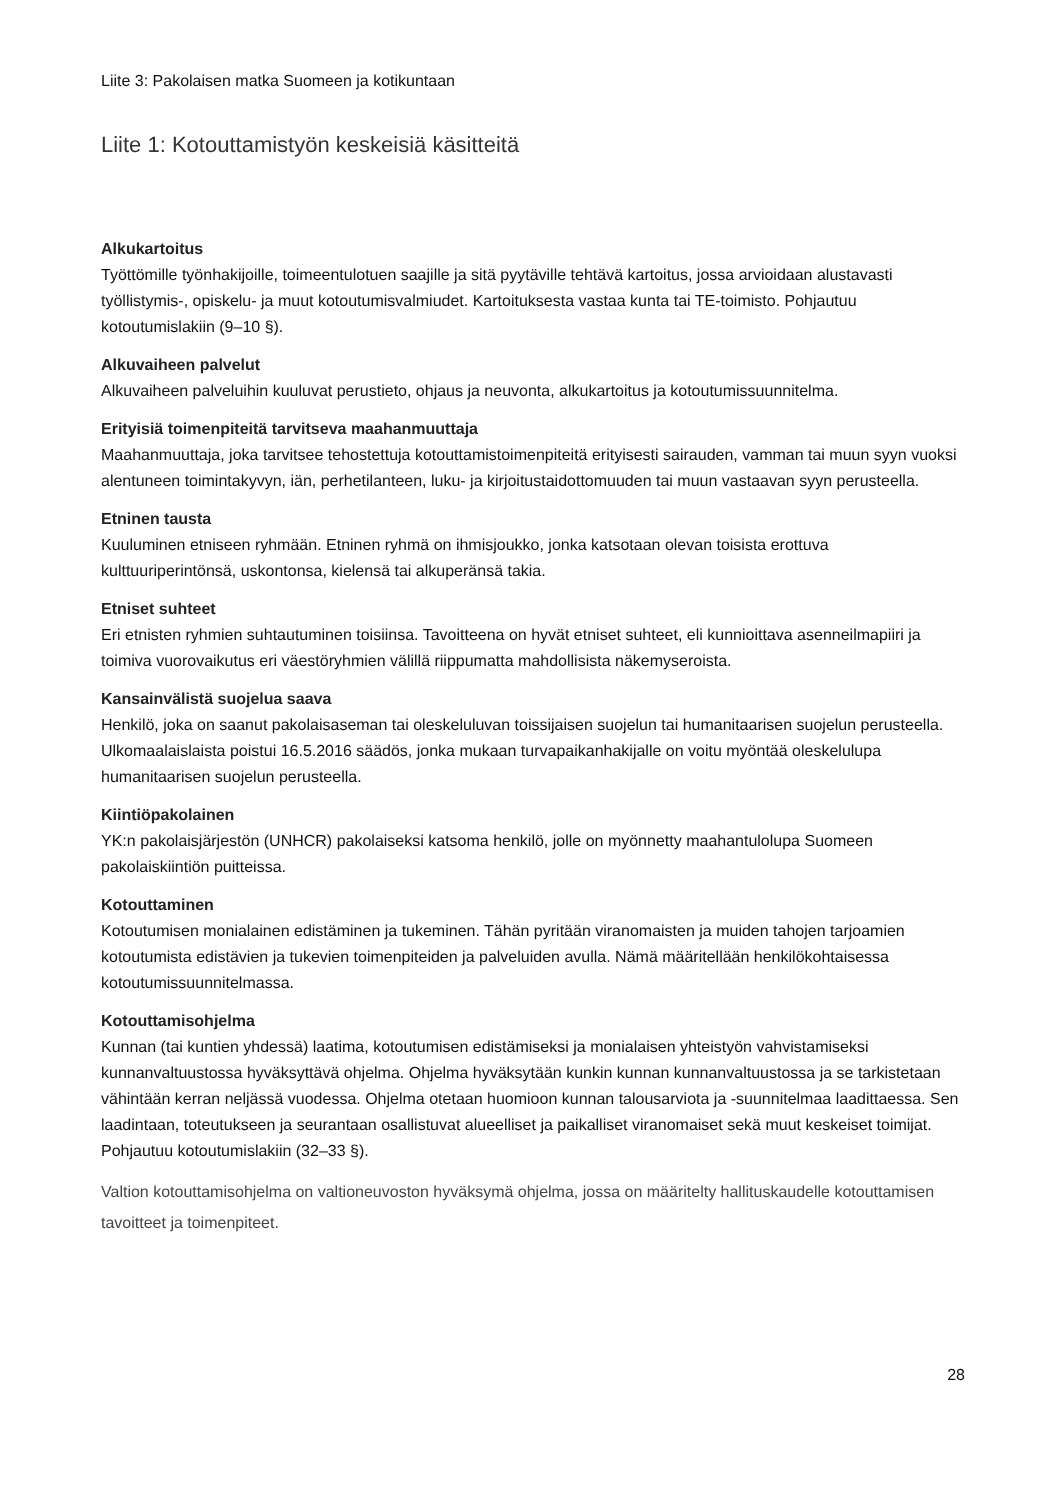Liite 3: Pakolaisen matka Suomeen ja kotikuntaan
Liite 1: Kotouttamistyön keskeisiä käsitteitä
Alkukartoitus
Työttömille työnhakijoille, toimeentulotuen saajille ja sitä pyytäville tehtävä kartoitus, jossa arvioidaan alustavasti työllistymis-, opiskelu- ja muut kotoutumisvalmiudet. Kartoituksesta vastaa kunta tai TE-toimisto. Pohjautuu kotoutumislakiin (9–10 §).
Alkuvaiheen palvelut
Alkuvaiheen palveluihin kuuluvat perustieto, ohjaus ja neuvonta, alkukartoitus ja kotoutumissuunnitelma.
Erityisiä toimenpiteitä tarvitseva maahanmuuttaja
Maahanmuuttaja, joka tarvitsee tehostettuja kotouttamistoimenpiteitä erityisesti sairauden, vamman tai muun syyn vuoksi alentuneen toimintakyvyn, iän, perhetilanteen, luku- ja kirjoitustaidottomuuden tai muun vastaavan syyn perusteella.
Etninen tausta
Kuuluminen etniseen ryhmään. Etninen ryhmä on ihmisjoukko, jonka katsotaan olevan toisista erottuva kulttuuriperintönsä, uskontonsa, kielensä tai alkuperänsä takia.
Etniset suhteet
Eri etnisten ryhmien suhtautuminen toisiinsa. Tavoitteena on hyvät etniset suhteet, eli kunnioittava asenneilmapiiri ja toimiva vuorovaikutus eri väestöryhmien välillä riippumatta mahdollisista näkemyseroista.
Kansainvälistä suojelua saava
Henkilö, joka on saanut pakolaisaseman tai oleskeluluvan toissijaisen suojelun tai humanitaarisen suojelun perusteella. Ulkomaalaislaista poistui 16.5.2016 säädös, jonka mukaan turvapaikanhakijalle on voitu myöntää oleskelulupa humanitaarisen suojelun perusteella.
Kiintiöpakolainen
YK:n pakolaisjärjestön (UNHCR) pakolaiseksi katsoma henkilö, jolle on myönnetty maahantulolupa Suomeen pakolaiskiintiön puitteissa.
Kotouttaminen
Kotoutumisen monialainen edistäminen ja tukeminen. Tähän pyritään viranomaisten ja muiden tahojen tarjoamien kotoutumista edistävien ja tukevien toimenpiteiden ja palveluiden avulla. Nämä määritellään henkilökohtaisessa kotoutumissuunnitelmassa.
Kotouttamisohjelma
Kunnan (tai kuntien yhdessä) laatima, kotoutumisen edistämiseksi ja monialaisen yhteistyön vahvistamiseksi kunnanvaltuustossa hyväksyttävä ohjelma. Ohjelma hyväksytään kunkin kunnan kunnanvaltuustossa ja se tarkistetaan vähintään kerran neljässä vuodessa. Ohjelma otetaan huomioon kunnan talousarviota ja -suunnitelmaa laadittaessa. Sen laadintaan, toteutukseen ja seurantaan osallistuvat alueelliset ja paikalliset viranomaiset sekä muut keskeiset toimijat. Pohjautuu kotoutumislakiin (32–33 §).
Valtion kotouttamisohjelma on valtioneuvoston hyväksymä ohjelma, jossa on määritelty hallituskaudelle kotouttamisen tavoitteet ja toimenpiteet.
28